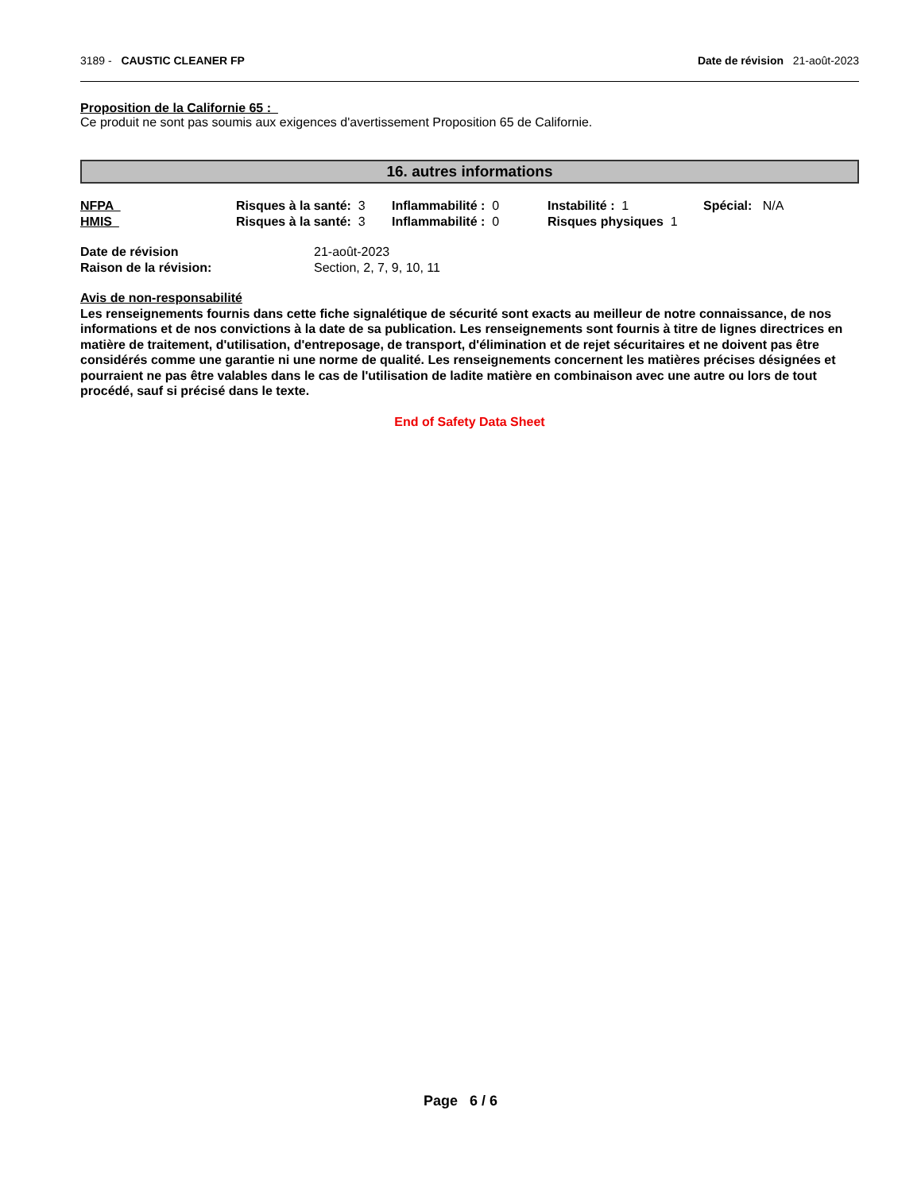3189 - CAUSTIC CLEANER FP Date de révision 21-août-2023
Proposition de la Californie 65 :
Ce produit ne sont pas soumis aux exigences d'avertissement Proposition 65 de Californie.
16. autres informations
| NFPA | Risques à la santé: 3 | Inflammabilité : 0 | Instabilité : 1 | Spécial: N/A |
| HMIS | Risques à la santé: 3 | Inflammabilité : 0 | Risques physiques 1 | |
| Date de révision | 21-août-2023 |
| Raison de la révision: | Section, 2, 7, 9, 10, 11 |
Avis de non-responsabilité
Les renseignements fournis dans cette fiche signalétique de sécurité sont exacts au meilleur de notre connaissance, de nos informations et de nos convictions à la date de sa publication. Les renseignements sont fournis à titre de lignes directrices en matière de traitement, d'utilisation, d'entreposage, de transport, d'élimination et de rejet sécuritaires et ne doivent pas être considérés comme une garantie ni une norme de qualité. Les renseignements concernent les matières précises désignées et pourraient ne pas être valables dans le cas de l'utilisation de ladite matière en combinaison avec une autre ou lors de tout procédé, sauf si précisé dans le texte.
End of Safety Data Sheet
Page 6 / 6